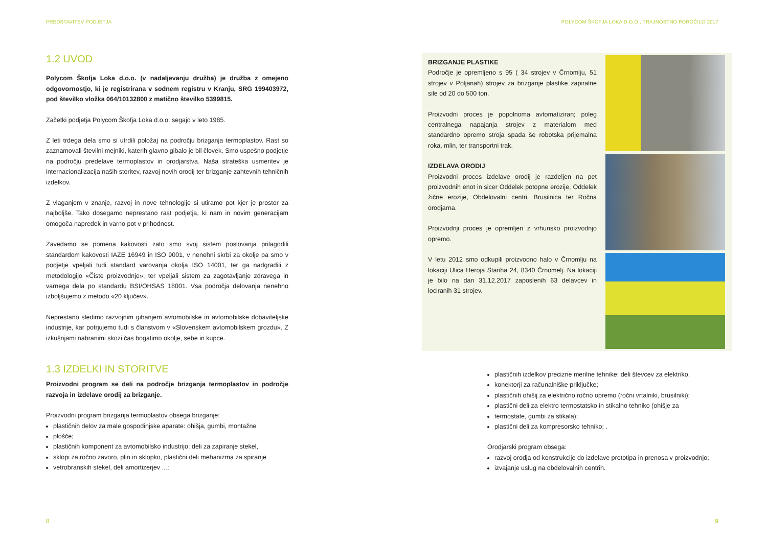PREDSTAVITEV PODJETJA
1.2 UVOD
Polycom Škofja Loka d.o.o. (v nadaljevanju družba) je družba z omejeno odgovornostjo, ki je registrirana v sodnem registru v Kranju, SRG 199403972, pod številko vložka 064/10132800 z matično številko 5399815.
Začetki podjetja Polycom Škofja Loka d.o.o. segajo v leto 1985.
Z leti trdega dela smo si utrdili položaj na področju brizganja termoplastov. Rast so zaznamovali številni mejniki, katerih glavno gibalo je bil človek. Smo uspešno podjetje na področju predelave termoplastov in orodjarstva. Naša strateška usmeritev je internacionalizacija naših storitev, razvoj novih orodij ter brizganje zahtevnih tehničnih izdelkov.
Z vlaganjem v znanje, razvoj in nove tehnologije si utiramo pot kjer je prostor za najboljše. Tako dosegamo neprestano rast podjetja, ki nam in novim generacijam omogoča napredek in varno pot v prihodnost.
Zavedamo se pomena kakovosti zato smo svoj sistem poslovanja prilagodili standardom kakovosti IAZE 16949 in ISO 9001, v nenehni skrbi za okolje pa smo v podjetje vpeljali tudi standard varovanja okolja ISO 14001, ter ga nadgradili z metodologijo «Čiste proizvodnje», ter vpeljali sistem za zagotavljanje zdravega in varnega dela po standardu BSI/OHSAS 18001. Vsa področja delovanja nenehno izboljšujemo z metodo «20 ključev».
Neprestano sledimo razvojnim gibanjem avtomobilske in avtomobilske dobaviteljske industrije, kar potrjujemo tudi s članstvom v «Slovenskem avtomobilskem grozdu». Z izkušnjami nabranimi skozi čas bogatimo okolje, sebe in kupce.
1.3 IZDELKI IN STORITVE
Proizvodni program se deli na področje brizganja termoplastov in področje razvoja in izdelave orodij za brizganje.
Proizvodni program brizganja termoplastov obsega brizganje:
plastičnih delov za male gospodinjske aparate: ohišja, gumbi, montažne
plošče;
plastičnih komponent za avtomobilsko industrijo: deli za zapiranje stekel,
sklopi za ročno zavoro, plin in sklopko, plastični deli mehanizma za spiranje
vetrobranskih stekel, deli amortizerjev ...;
8
POLYCOM ŠKOFJA LOKA D.O.O., TRAJNOSTNO POROČILO 2017
BRIZGANJE PLASTIKE
Področje je opremljeno s 95 ( 34 strojev v Črnomlju, 51 strojev v Poljanah) strojev za brizganje plastike zapiralne sile od 20 do 500 ton.
Proizvodni proces je popolnoma avtomatiziran; poleg centralnega napajanja strojev z materialom med standardno opremo stroja spada še robotska prijemalna roka, mlin, ter transportni trak.
IZDELAVA ORODIJ
Proizvodni proces izdelave orodij je razdeljen na pet proizvodnih enot in sicer Oddelek potopne erozije, Oddelek žične erozije, Obdelovalni centri, Brusilnica ter Ročna orodjarna.
Proizvodnji proces je opremljen z vrhunsko proizvodnjo opremo.
V letu 2012 smo odkupili proizvodno halo v Črnomlju na lokaciji Ulica Heroja Stariha 24, 8340 Črnomelj. Na lokaciji je bilo na dan 31.12.2017 zaposlenih 63 delavcev in lociranih 31 strojev.
plastičnih izdelkov precizne merilne tehnike: deli števcev za elektriko,
konektorji za računalniške priključke;
plastičnih ohišij za električno ročno opremo (ročni vrtalniki, brusilniki);
plastični deli za elektro termostatsko in stikalno tehniko (ohišje za
termostate, gumbi za stikala);
plastični deli za kompresorsko tehniko; .
Orodjarski program obsega:
razvoj orodja od konstrukcije do izdelave prototipa in prenosa v proizvodnjo;
izvajanje uslug na obdelovalnih centrih.
9